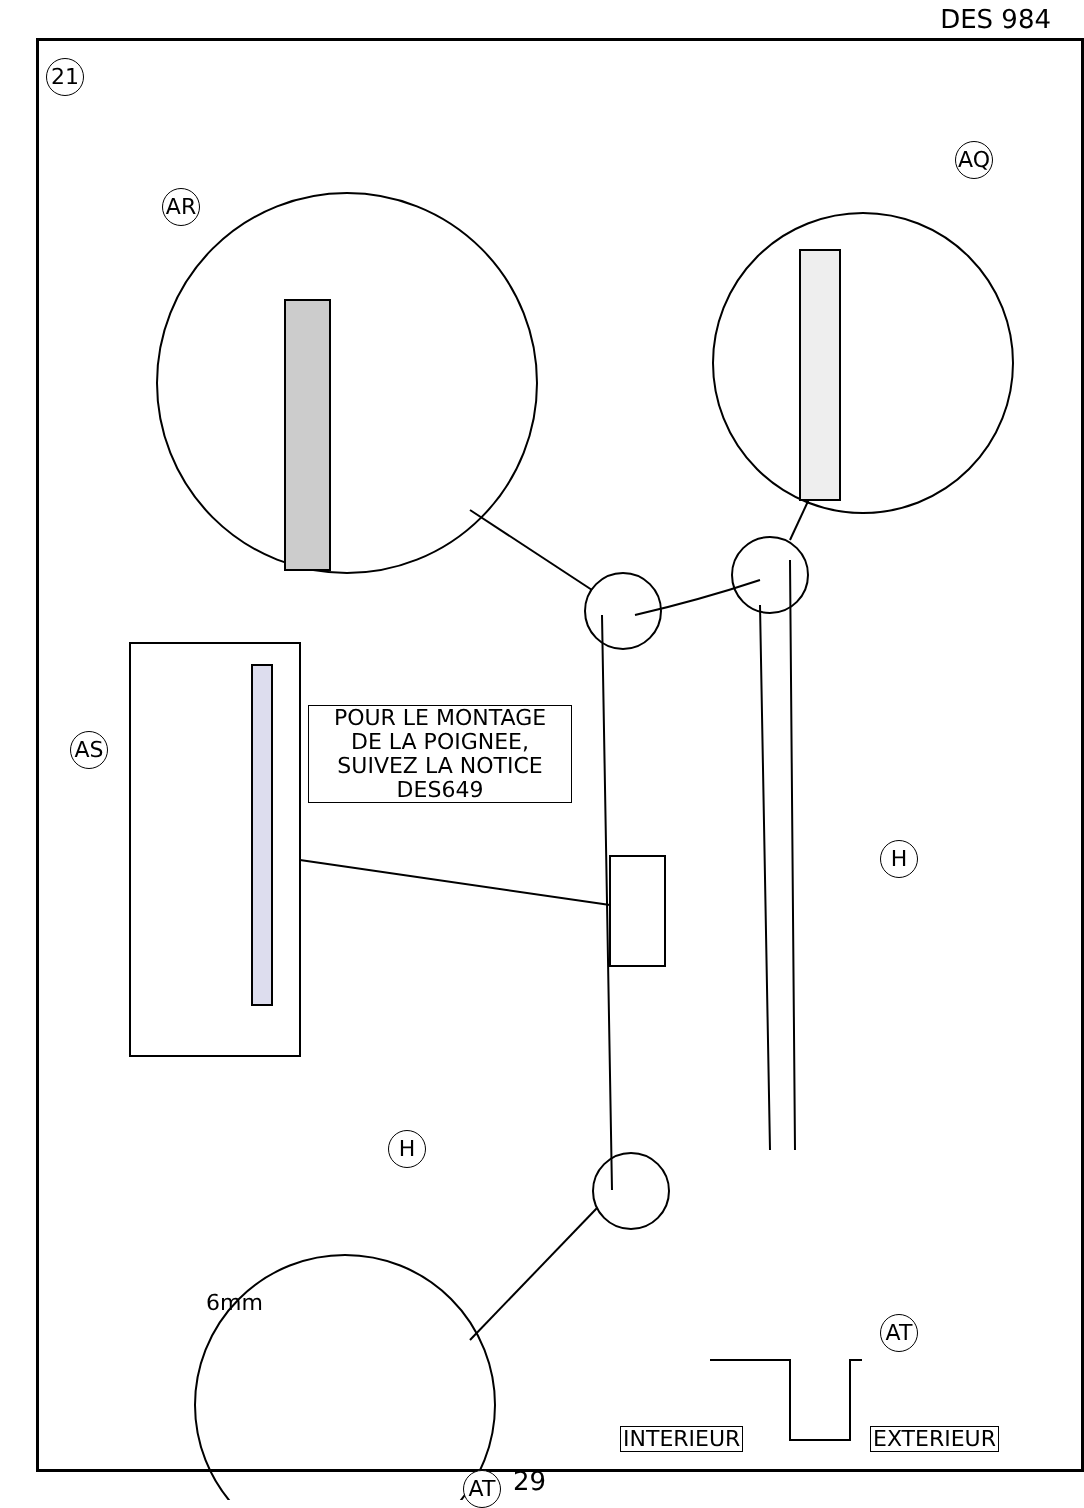DES 984
21
AR
AQ
AS
H
H
AT
AT
POUR LE MONTAGE
DE LA POIGNEE,
SUIVEZ LA NOTICE
DES649
6mm
INTERIEUR EXTERIEUR
29